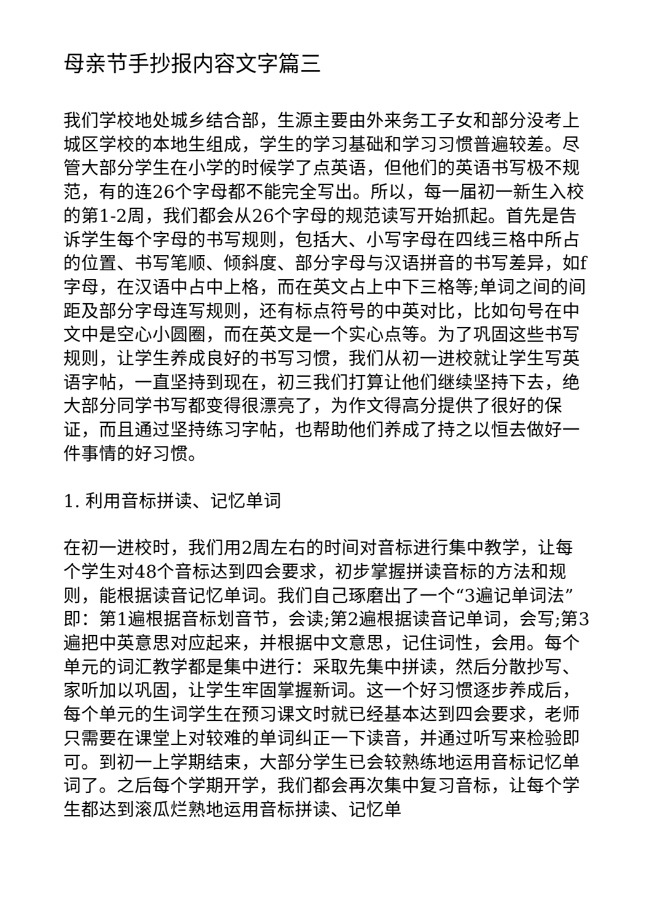母亲节手抄报内容文字篇三
我们学校地处城乡结合部，生源主要由外来务工子女和部分没考上城区学校的本地生组成，学生的学习基础和学习习惯普遍较差。尽管大部分学生在小学的时候学了点英语，但他们的英语书写极不规范，有的连26个字母都不能完全写出。所以，每一届初一新生入校的第1-2周，我们都会从26个字母的规范读写开始抓起。首先是告诉学生每个字母的书写规则，包括大、小写字母在四线三格中所占的位置、书写笔顺、倾斜度、部分字母与汉语拼音的书写差异，如f字母，在汉语中占中上格，而在英文占上中下三格等;单词之间的间距及部分字母连写规则，还有标点符号的中英对比，比如句号在中文中是空心小圆圈，而在英文是一个实心点等。为了巩固这些书写规则，让学生养成良好的书写习惯，我们从初一进校就让学生写英语字帖，一直坚持到现在，初三我们打算让他们继续坚持下去，绝大部分同学书写都变得很漂亮了，为作文得高分提供了很好的保证，而且通过坚持练习字帖，也帮助他们养成了持之以恒去做好一件事情的好习惯。
1. 利用音标拼读、记忆单词
在初一进校时，我们用2周左右的时间对音标进行集中教学，让每个学生对48个音标达到四会要求，初步掌握拼读音标的方法和规则，能根据读音记忆单词。我们自己琢磨出了一个“3遍记单词法”即：第1遍根据音标划音节，会读;第2遍根据读音记单词，会写;第3遍把中英意思对应起来，并根据中文意思，记住词性，会用。每个单元的词汇教学都是集中进行：采取先集中拼读，然后分散抄写、家听加以巩固，让学生牢固掌握新词。这一个好习惯逐步养成后，每个单元的生词学生在预习课文时就已经基本达到四会要求，老师只需要在课堂上对较难的单词纠正一下读音，并通过听写来检验即可。到初一上学期结束，大部分学生已会较熟练地运用音标记忆单词了。之后每个学期开学，我们都会再次集中复习音标，让每个学生都达到滚瓜烂熟地运用音标拼读、记忆单